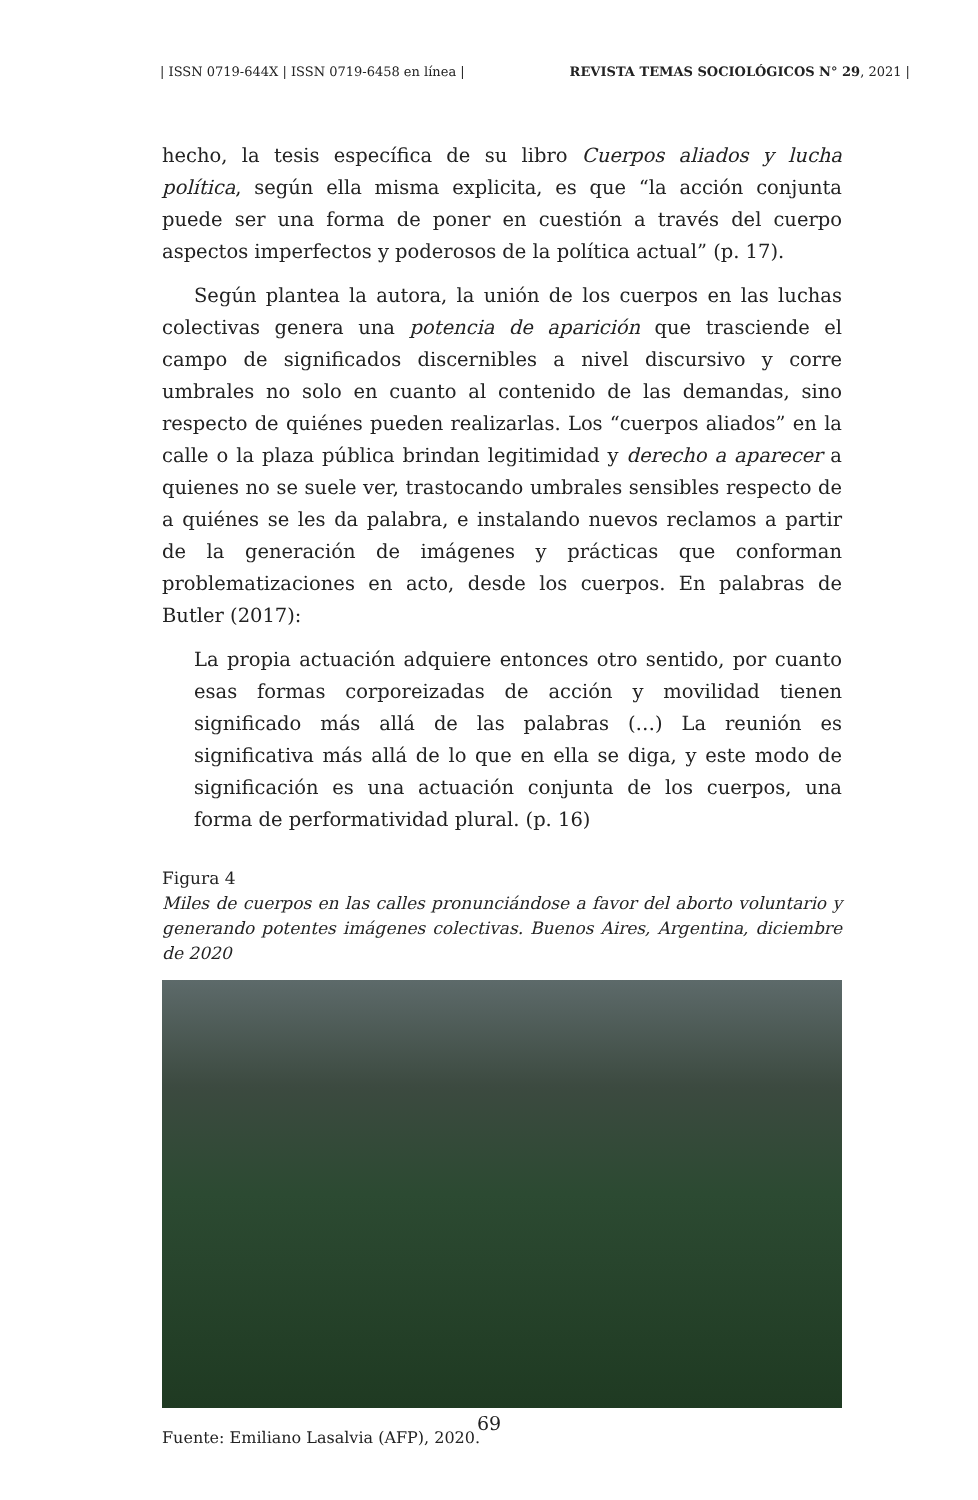| ISSN 0719-644X | ISSN 0719-6458 en línea | REVISTA TEMAS SOCIOLÓGICOS N° 29, 2021 |
hecho, la tesis específica de su libro Cuerpos aliados y lucha política, según ella misma explicita, es que “la acción conjunta puede ser una forma de poner en cuestión a través del cuerpo aspectos imperfectos y poderosos de la política actual” (p. 17).
Según plantea la autora, la unión de los cuerpos en las luchas colectivas genera una potencia de aparición que trasciende el campo de significados discernibles a nivel discursivo y corre umbrales no solo en cuanto al contenido de las demandas, sino respecto de quiénes pueden realizarlas. Los “cuerpos aliados” en la calle o la plaza pública brindan legitimidad y derecho a aparecer a quienes no se suele ver, trastocando umbrales sensibles respecto de a quiénes se les da palabra, e instalando nuevos reclamos a partir de la generación de imágenes y prácticas que conforman problematizaciones en acto, desde los cuerpos. En palabras de Butler (2017):
La propia actuación adquiere entonces otro sentido, por cuanto esas formas corporeizadas de acción y movilidad tienen significado más allá de las palabras (…) La reunión es significativa más allá de lo que en ella se diga, y este modo de significación es una actuación conjunta de los cuerpos, una forma de performatividad plural. (p. 16)
Figura 4
Miles de cuerpos en las calles pronunciándose a favor del aborto voluntario y generando potentes imágenes colectivas. Buenos Aires, Argentina, diciembre de 2020
Fuente: Emiliano Lasalvia (AFP), 2020.
69